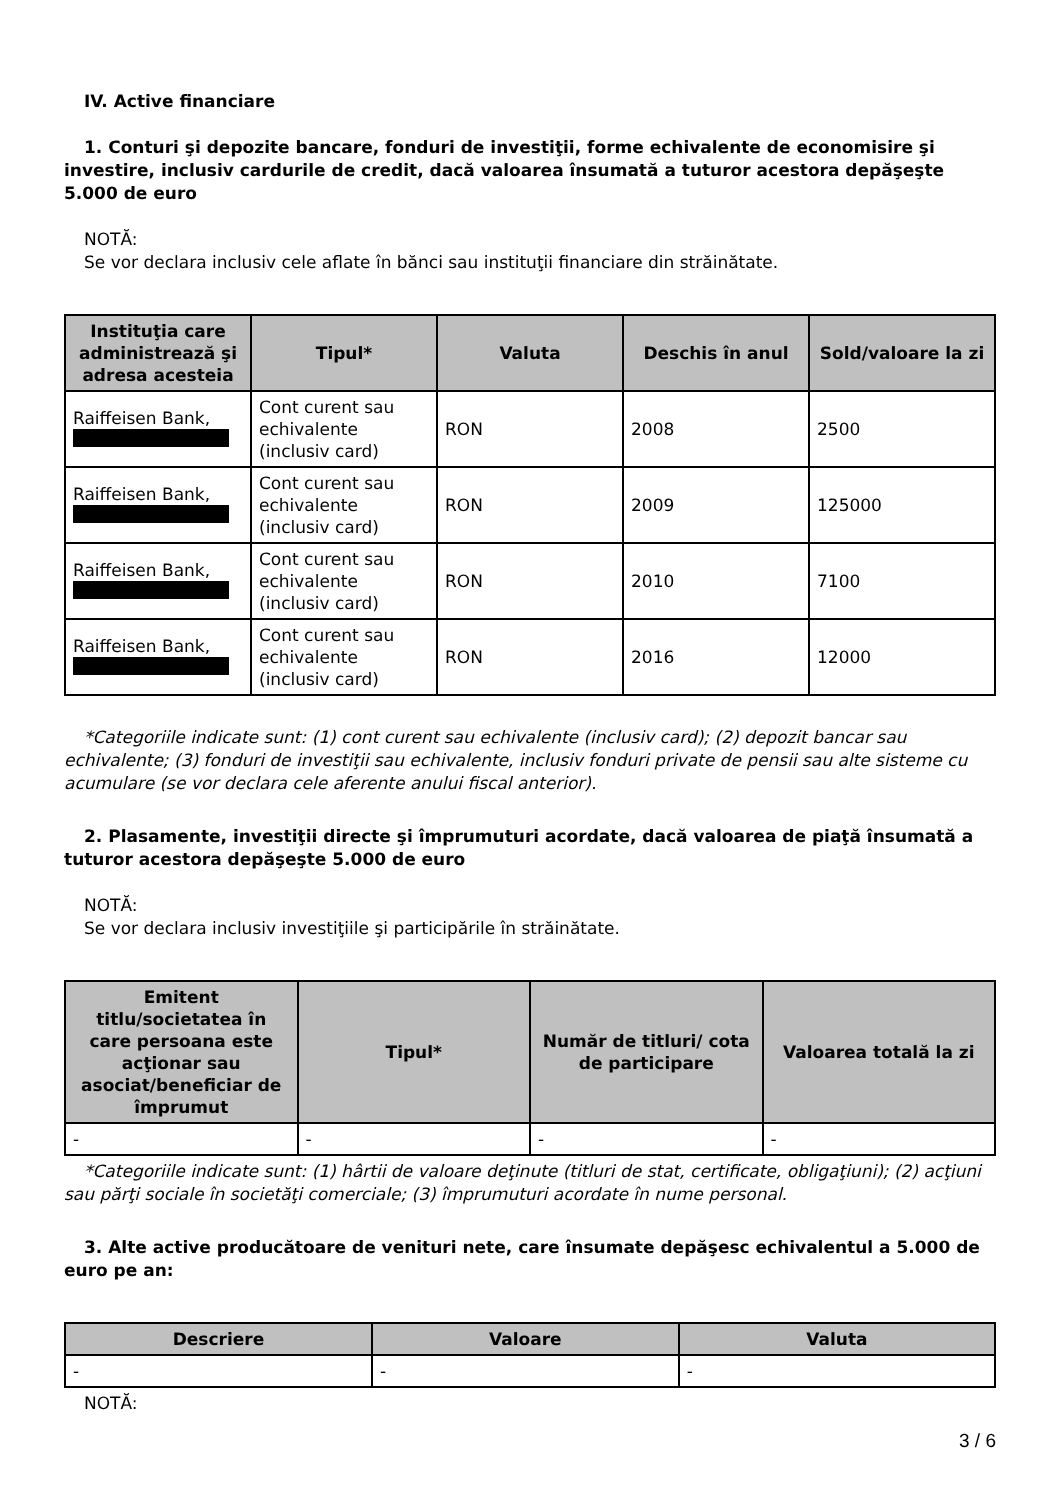IV. Active financiare
1. Conturi şi depozite bancare, fonduri de investiţii, forme echivalente de economisire şi investire, inclusiv cardurile de credit, dacă valoarea însumată a tuturor acestora depăşeşte 5.000 de euro
NOTĂ:
Se vor declara inclusiv cele aflate în bănci sau instituţii financiare din străinătate.
| Instituţia care administrează şi adresa acesteia | Tipul* | Valuta | Deschis în anul | Sold/valoare la zi |
| --- | --- | --- | --- | --- |
| Raiffeisen Bank, | Cont curent sau echivalente (inclusiv card) | RON | 2008 | 2500 |
| Raiffeisen Bank, | Cont curent sau echivalente (inclusiv card) | RON | 2009 | 125000 |
| Raiffeisen Bank, | Cont curent sau echivalente (inclusiv card) | RON | 2010 | 7100 |
| Raiffeisen Bank, | Cont curent sau echivalente (inclusiv card) | RON | 2016 | 12000 |
*Categoriile indicate sunt: (1) cont curent sau echivalente (inclusiv card); (2) depozit bancar sau echivalente; (3) fonduri de investiţii sau echivalente, inclusiv fonduri private de pensii sau alte sisteme cu acumulare (se vor declara cele aferente anului fiscal anterior).
2. Plasamente, investiţii directe şi împrumuturi acordate, dacă valoarea de piaţă însumată a tuturor acestora depăşeşte 5.000 de euro
NOTĂ:
Se vor declara inclusiv investiţiile şi participările în străinătate.
| Emitent titlu/societatea în care persoana este acţionar sau asociat/beneficiar de împrumut | Tipul* | Număr de titluri/ cota de participare | Valoarea totală la zi |
| --- | --- | --- | --- |
| - | - | - | - |
*Categoriile indicate sunt: (1) hârtii de valoare deţinute (titluri de stat, certificate, obligaţiuni); (2) acţiuni sau părţi sociale în societăţi comerciale; (3) împrumuturi acordate în nume personal.
3. Alte active producătoare de venituri nete, care însumate depăşesc echivalentul a 5.000 de euro pe an:
| Descriere | Valoare | Valuta |
| --- | --- | --- |
| - | - | - |
NOTĂ:
3 / 6